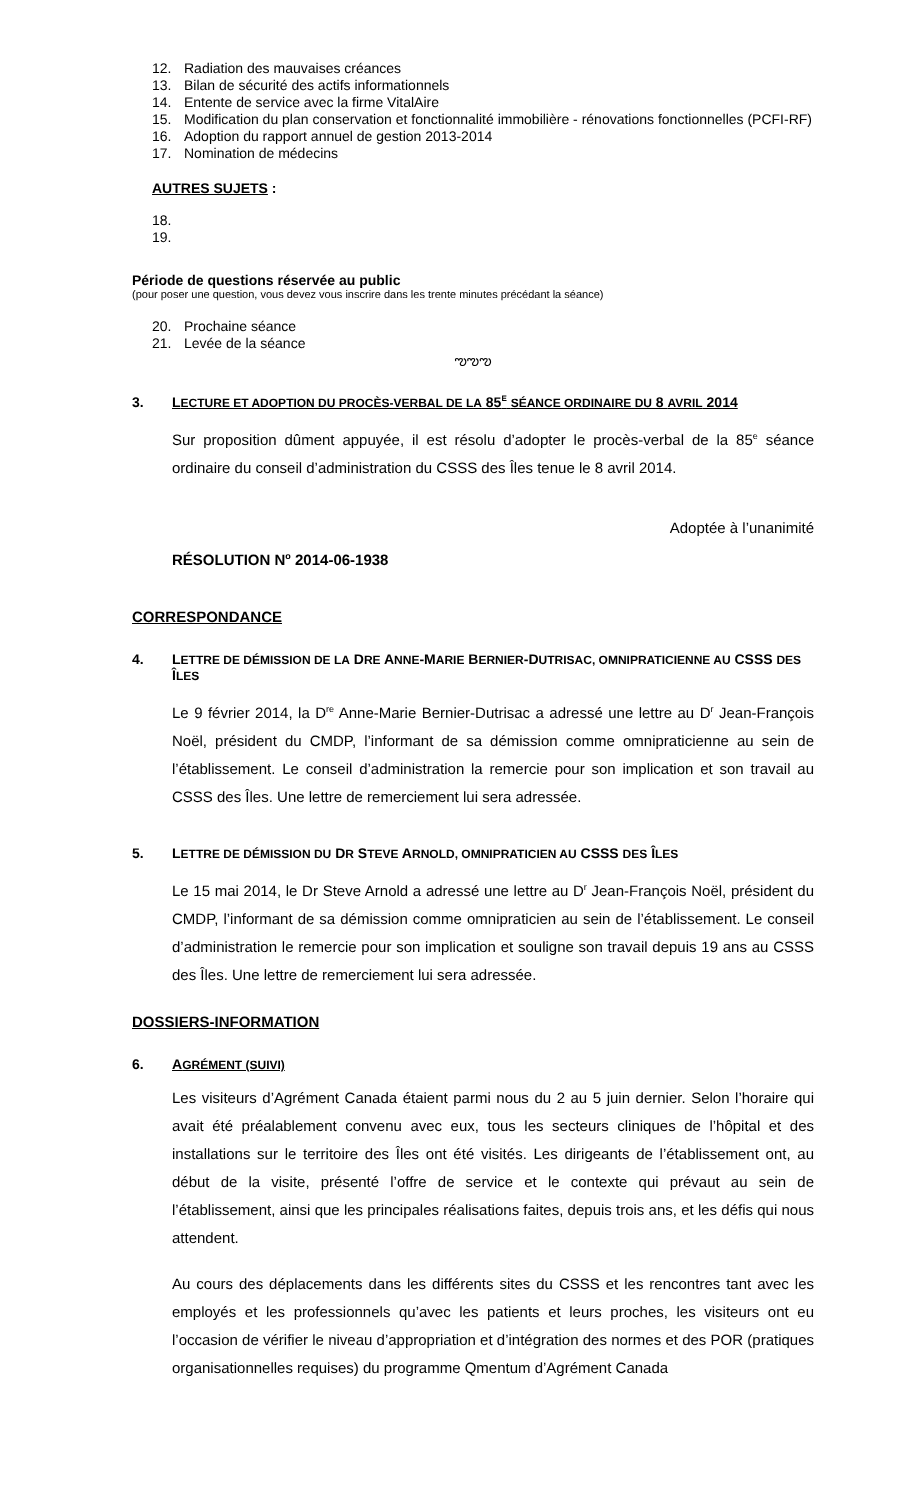12. Radiation des mauvaises créances
13. Bilan de sécurité des actifs informationnels
14. Entente de service avec la firme VitalAire
15. Modification du plan conservation et fonctionnalité immobilière - rénovations fonctionnelles (PCFI-RF)
16. Adoption du rapport annuel de gestion 2013-2014
17. Nomination de médecins
AUTRES SUJETS :
18.
19.
Période de questions réservée au public
(pour poser une question, vous devez vous inscrire dans les trente minutes précédant la séance)
20. Prochaine séance
21. Levée de la séance
ఌఌఌ
3. LECTURE ET ADOPTION DU PROCÈS-VERBAL DE LA 85<sup>E</sup> SÉANCE ORDINAIRE DU 8 AVRIL 2014
Sur proposition dûment appuyée, il est résolu d’adopter le procès-verbal de la 85<sup>e</sup> séance ordinaire du conseil d’administration du CSSS des Îles tenue le 8 avril 2014.
Adoptée à l’unanimité
RÉSOLUTION N<sup>o</sup> 2014-06-1938
CORRESPONDANCE
4. LETTRE DE DÉMISSION DE LA DRE ANNE-MARIE BERNIER-DUTRISAC, OMNIPRATICIENNE AU CSSS DES ÎLES
Le 9 février 2014, la D<sup>re</sup> Anne-Marie Bernier-Dutrisac a adressé une lettre au D<sup>r</sup> Jean-François Noël, président du CMDP, l’informant de sa démission comme omnipraticienne au sein de l’établissement. Le conseil d’administration la remercie pour son implication et son travail au CSSS des Îles. Une lettre de remerciement lui sera adressée.
5. LETTRE DE DÉMISSION DU DR STEVE ARNOLD, OMNIPRATICIEN AU CSSS DES ÎLES
Le 15 mai 2014, le Dr Steve Arnold a adressé une lettre au D<sup>r</sup> Jean-François Noël, président du CMDP, l’informant de sa démission comme omnipraticien au sein de l’établissement. Le conseil d’administration le remercie pour son implication et souligne son travail depuis 19 ans au CSSS des Îles. Une lettre de remerciement lui sera adressée.
DOSSIERS-INFORMATION
6. AGRÉMENT (SUIVI)
Les visiteurs d’Agrément Canada étaient parmi nous du 2 au 5 juin dernier. Selon l’horaire qui avait été préalablement convenu avec eux, tous les secteurs cliniques de l’hôpital et des installations sur le territoire des Îles ont été visités. Les dirigeants de l’établissement ont, au début de la visite, présenté l’offre de service et le contexte qui prévaut au sein de l’établissement, ainsi que les principales réalisations faites, depuis trois ans, et les défis qui nous attendent.
Au cours des déplacements dans les différents sites du CSSS et les rencontres tant avec les employés et les professionnels qu’avec les patients et leurs proches, les visiteurs ont eu l’occasion de vérifier le niveau d’appropriation et d’intégration des normes et des POR (pratiques organisationnelles requises) du programme Qmentum d’Agrément Canada